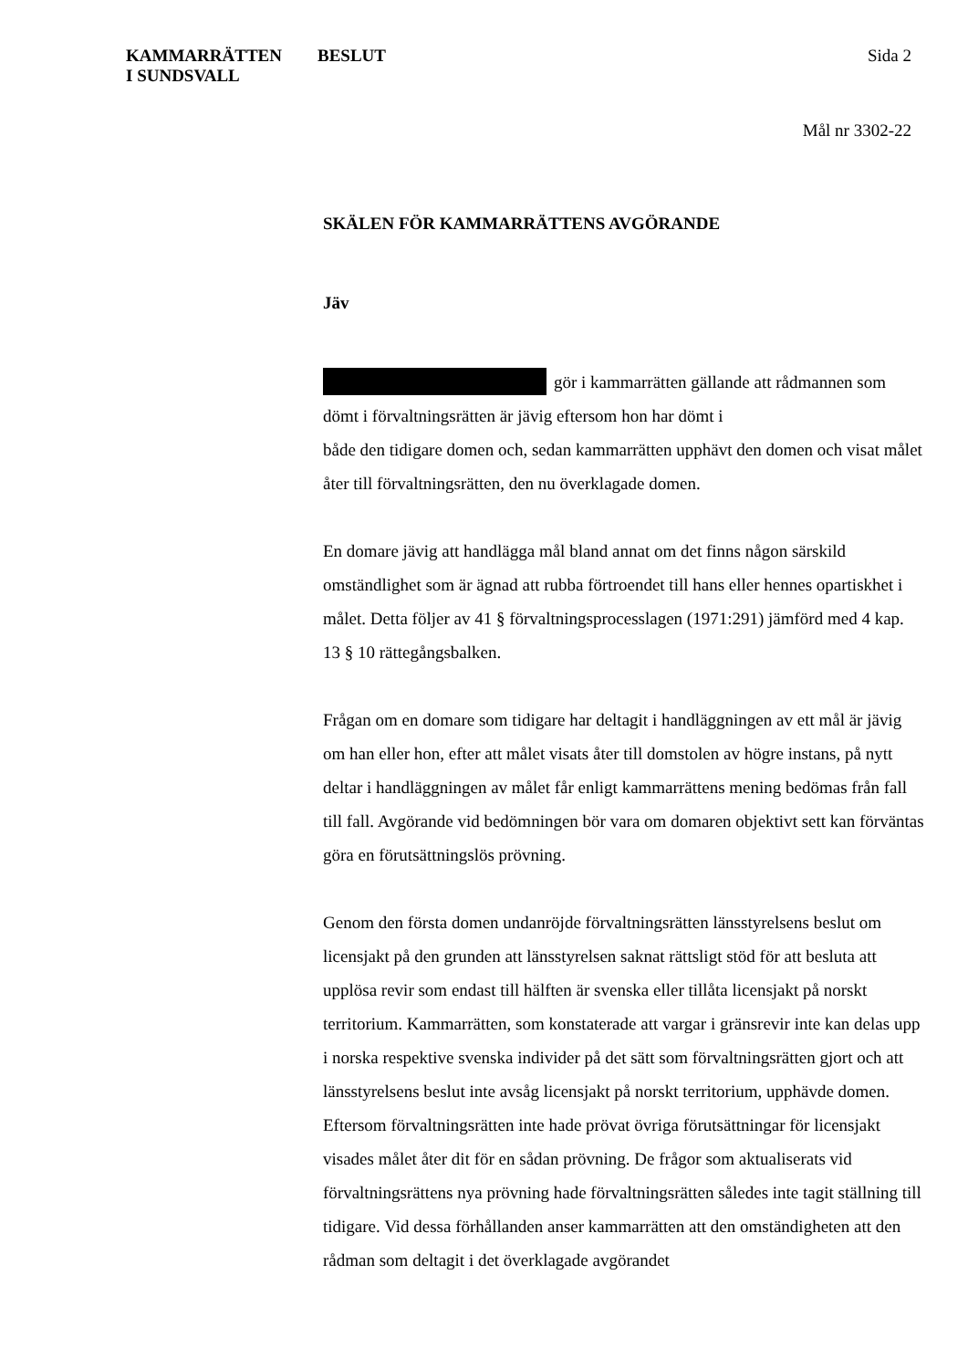KAMMARRÄTTEN
I SUNDSVALL
BESLUT Sida 2
Mål nr 3302-22
SKÄLEN FÖR KAMMARRÄTTENS AVGÖRANDE
Jäv
gör i kammarrätten gällande att rådmannen som dömt i förvaltningsrätten är jävig eftersom hon har dömt i
både den tidigare domen och, sedan kammarrätten upphävt den domen och visat målet åter till förvaltningsrätten, den nu överklagade domen.
En domare jävig att handlägga mål bland annat om det finns någon särskild omständlighet som är ägnad att rubba förtroendet till hans eller hennes opartiskhet i målet. Detta följer av 41 § förvaltningsprocesslagen (1971:291) jämförd med 4 kap. 13 § 10 rättegångsbalken.
Frågan om en domare som tidigare har deltagit i handläggningen av ett mål är jävig om han eller hon, efter att målet visats åter till domstolen av högre instans, på nytt deltar i handläggningen av målet får enligt kammarrättens mening bedömas från fall till fall. Avgörande vid bedömningen bör vara om domaren objektivt sett kan förväntas göra en förutsättningslös prövning.
Genom den första domen undanröjde förvaltningsrätten länsstyrelsens beslut om licensjakt på den grunden att länsstyrelsen saknat rättsligt stöd för att besluta att upplösa revir som endast till hälften är svenska eller tillåta licensjakt på norskt territorium. Kammarrätten, som konstaterade att vargar i gränsrevir inte kan delas upp i norska respektive svenska individer på det sätt som förvaltningsrätten gjort och att länsstyrelsens beslut inte avsåg licensjakt på norskt territorium, upphävde domen. Eftersom förvaltningsrätten inte hade prövat övriga förutsättningar för licensjakt visades målet åter dit för en sådan prövning. De frågor som aktualiserats vid förvaltningsrättens nya prövning hade förvaltningsrätten således inte tagit ställning till tidigare. Vid dessa förhållanden anser kammarrätten att den omständigheten att den rådman som deltagit i det överklagade avgörandet